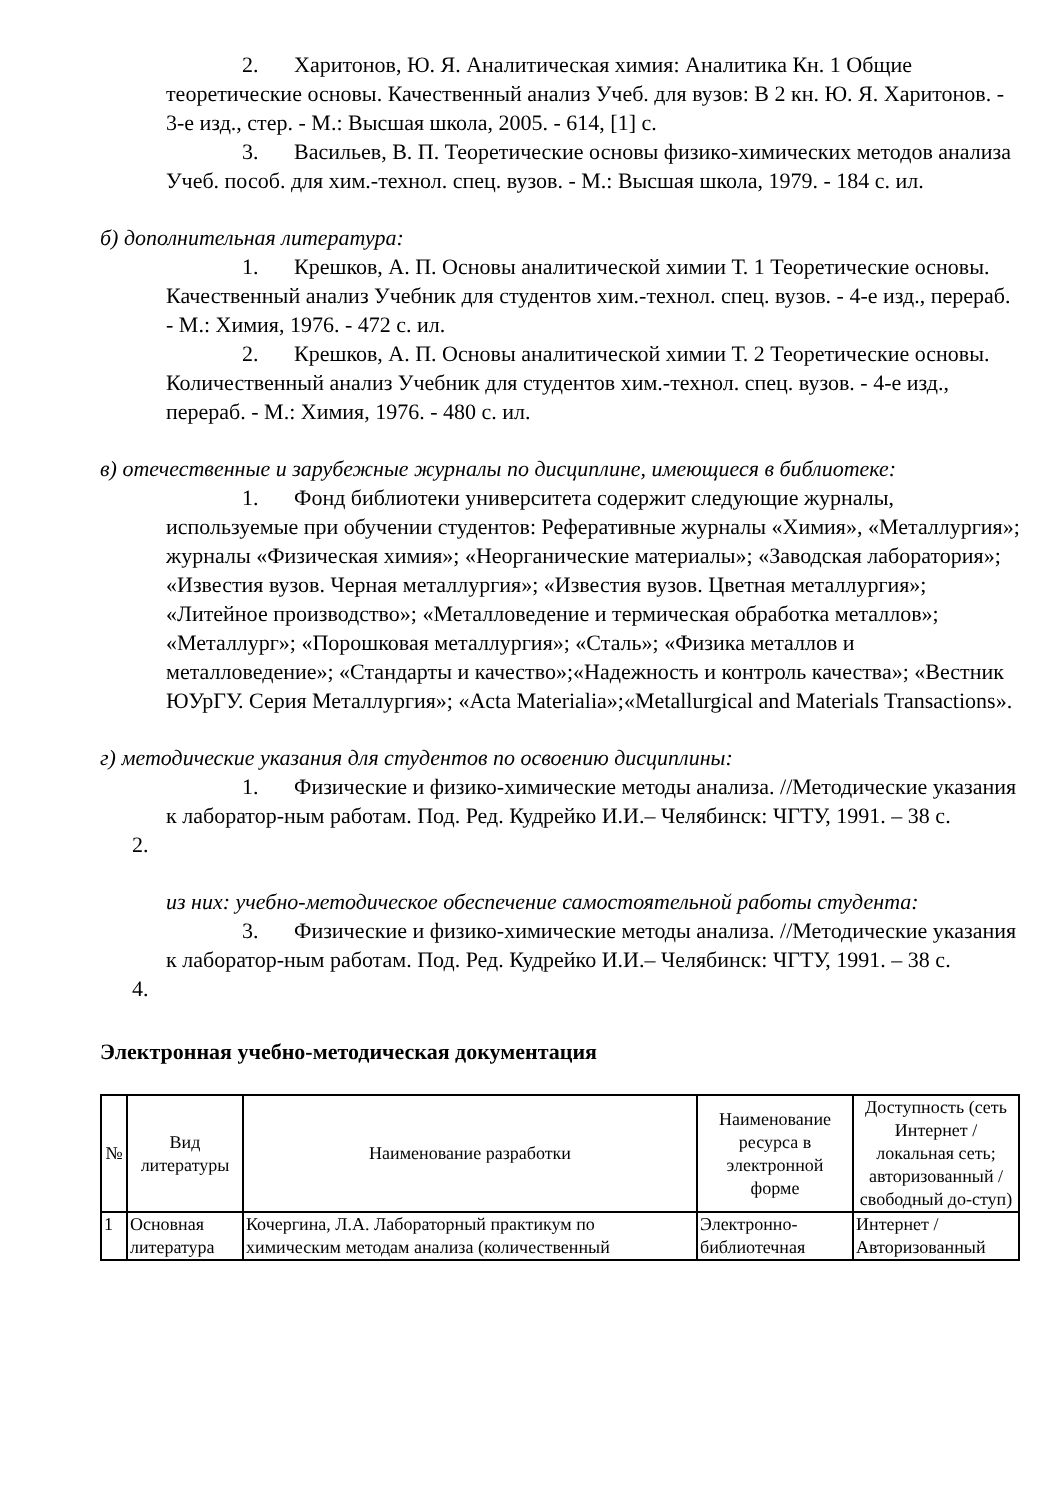2. Харитонов, Ю. Я. Аналитическая химия: Аналитика Кн. 1 Общие теоретические основы. Качественный анализ Учеб. для вузов: В 2 кн. Ю. Я. Харитонов. - 3-е изд., стер. - М.: Высшая школа, 2005. - 614, [1] с.
3. Васильев, В. П. Теоретические основы физико-химических методов анализа Учеб. пособ. для хим.-технол. спец. вузов. - М.: Высшая школа, 1979. - 184 с. ил.
б) дополнительная литература:
1. Крешков, А. П. Основы аналитической химии Т. 1 Теоретические основы. Качественный анализ Учебник для студентов хим.-технол. спец. вузов. - 4-е изд., перераб. - М.: Химия, 1976. - 472 с. ил.
2. Крешков, А. П. Основы аналитической химии Т. 2 Теоретические основы. Количественный анализ Учебник для студентов хим.-технол. спец. вузов. - 4-е изд., перераб. - М.: Химия, 1976. - 480 с. ил.
в) отечественные и зарубежные журналы по дисциплине, имеющиеся в библиотеке:
1. Фонд библиотеки университета содержит следующие журналы, используемые при обучении студентов: Реферативные журналы «Химия», «Металлургия»; журналы «Физическая химия»; «Неорганические материалы»; «Заводская лаборатория»; «Известия вузов. Черная металлургия»; «Известия вузов. Цветная металлургия»; «Литейное производство»; «Металловедение и термическая обработка металлов»; «Металлург»; «Порошковая металлургия»; «Сталь»; «Физика металлов и металловедение»; «Стандарты и качество»;«Надежность и контроль качества»; «Вестник ЮУрГУ. Серия Металлургия»; «Acta Materialia»;«Metallurgical and Materials Transactions».
г) методические указания для студентов по освоению дисциплины:
1. Физические и физико-химические методы анализа. //Методические указания к лаборатор-ным работам. Под. Ред. Кудрейко И.И.– Челябинск: ЧГТУ, 1991. – 38 с.
2.
из них: учебно-методическое обеспечение самостоятельной работы студента:
3. Физические и физико-химические методы анализа. //Методические указания к лаборатор-ным работам. Под. Ред. Кудрейко И.И.– Челябинск: ЧГТУ, 1991. – 38 с.
4.
Электронная учебно-методическая документация
| № | Вид литературы | Наименование разработки | Наименование ресурса в электронной форме | Доступность (сеть Интернет / локальная сеть; авторизованный / свободный до-ступ) |
| --- | --- | --- | --- | --- |
| 1 | Основная литература | Кочергина, Л.А. Лабораторный практикум по химическим методам анализа (количественный | Электронно-библиотечная | Интернет / Авторизованный |